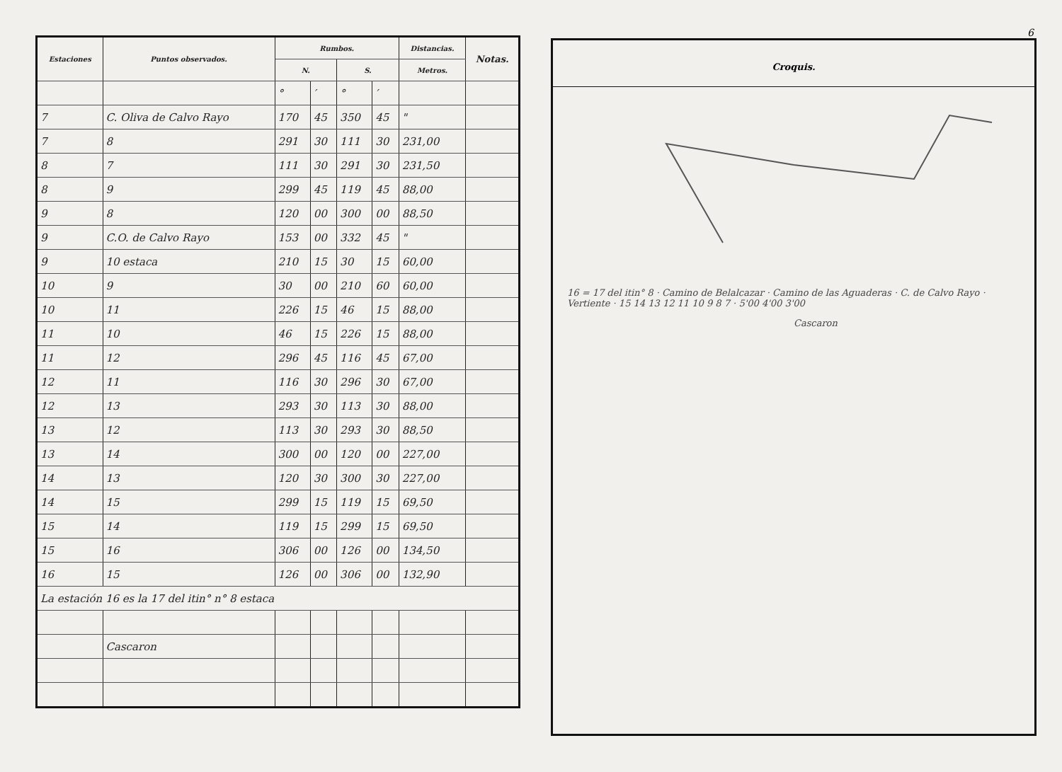| Estaciones | Puntos observados. | Rumbos. | | | | Distancias. | Notas. |
| --- | --- | --- | --- | --- | --- | --- | --- |
| | | N. | | S. | | Metros. | |
| | | ° | ′ | ° | ′ | | |
| 7 | C. Oliva de Calvo Rayo | 170 | 45 | 350 | 45 | " | |
| 7 | 8 | 291 | 30 | 111 | 30 | 231,00 | |
| 8 | 7 | 111 | 30 | 291 | 30 | 231,50 | |
| 8 | 9 | 299 | 45 | 119 | 45 | 88,00 | |
| 9 | 8 | 120 | 00 | 300 | 00 | 88,50 | |
| 9 | C.O. de Calvo Rayo | 153 | 00 | 332 | 45 | " | |
| 9 | 10 estaca | 210 | 15 | 30 | 15 | 60,00 | |
| 10 | 9 | 30 | 00 | 210 | 60 | 60,00 | |
| 10 | 11 | 226 | 15 | 46 | 15 | 88,00 | |
| 11 | 10 | 46 | 15 | 226 | 15 | 88,00 | |
| 11 | 12 | 296 | 45 | 116 | 45 | 67,00 | |
| 12 | 11 | 116 | 30 | 296 | 30 | 67,00 | |
| 12 | 13 | 293 | 30 | 113 | 30 | 88,00 | |
| 13 | 12 | 113 | 30 | 293 | 30 | 88,50 | |
| 13 | 14 | 300 | 00 | 120 | 00 | 227,00 | |
| 14 | 13 | 120 | 30 | 300 | 30 | 227,00 | |
| 14 | 15 | 299 | 15 | 119 | 15 | 69,50 | |
| 15 | 14 | 119 | 15 | 299 | 15 | 69,50 | |
| 15 | 16 | 306 | 00 | 126 | 00 | 134,50 | |
| 16 | 15 | 126 | 00 | 306 | 00 | 132,90 | |
| La estación 16 es la 17 del itin° n° 8 estaca | | | | | | | |
| | Cascaron | | | | | | |
6
Croquis.
16 = 17 del itin° 8 · Camino de Belalcazar · Camino de las Aguaderas · C. de Calvo Rayo · Vertiente · 15 14 13 12 11 10 9 8 7 · 5'00 4'00 3'00
Cascaron